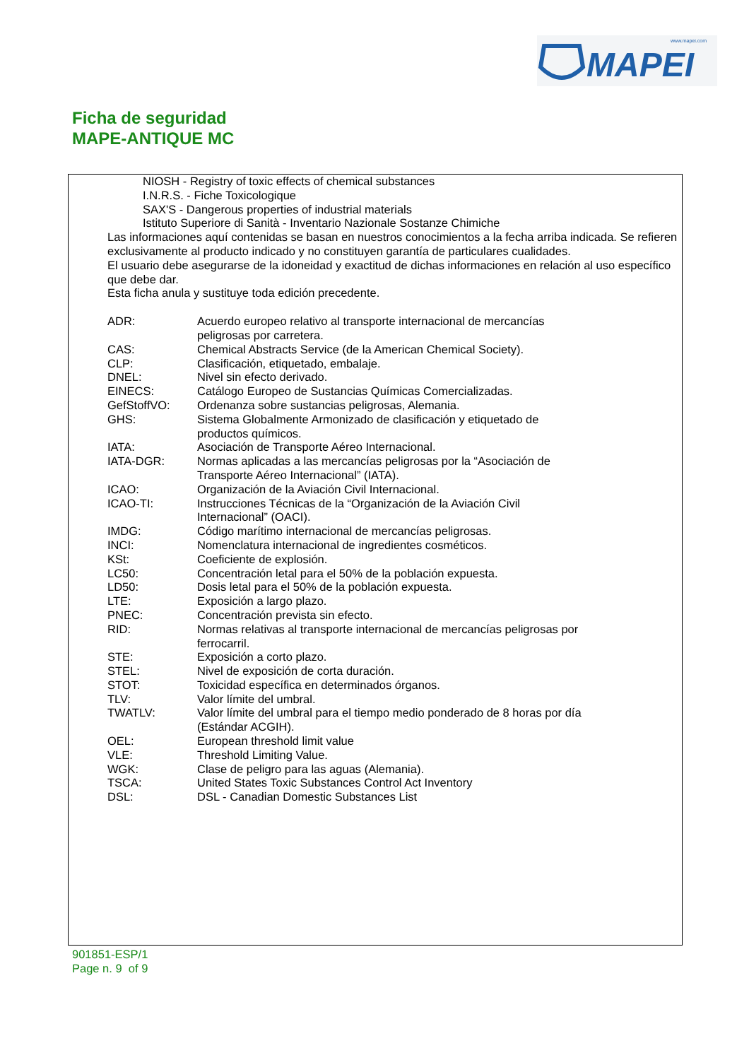www.mapei.com
MAPEI
Ficha de seguridad
MAPE-ANTIQUE MC
NIOSH - Registry of toxic effects of chemical substances
I.N.R.S. - Fiche Toxicologique
SAX'S - Dangerous properties of industrial materials
Istituto Superiore di Sanità - Inventario Nazionale Sostanze Chimiche
Las informaciones aquí contenidas se basan en nuestros conocimientos a la fecha arriba indicada. Se refieren exclusivamente al producto indicado y no constituyen garantía de particulares cualidades.
El usuario debe asegurarse de la idoneidad y exactitud de dichas informaciones en relación al uso específico que debe dar.
Esta ficha anula y sustituye toda edición precedente.
| ADR: | Acuerdo europeo relativo al transporte internacional de mercancías peligrosas por carretera. |
| CAS: | Chemical Abstracts Service (de la American Chemical Society). |
| CLP: | Clasificación, etiquetado, embalaje. |
| DNEL: | Nivel sin efecto derivado. |
| EINECS: | Catálogo Europeo de Sustancias Químicas Comercializadas. |
| GefStoffVO: | Ordenanza sobre sustancias peligrosas, Alemania. |
| GHS: | Sistema Globalmente Armonizado de clasificación y etiquetado de productos químicos. |
| IATA: | Asociación de Transporte Aéreo Internacional. |
| IATA-DGR: | Normas aplicadas a las mercancías peligrosas por la “Asociación de Transporte Aéreo Internacional” (IATA). |
| ICAO: | Organización de la Aviación Civil Internacional. |
| ICAO-TI: | Instrucciones Técnicas de la “Organización de la Aviación Civil Internacional” (OACI). |
| IMDG: | Código marítimo internacional de mercancías peligrosas. |
| INCI: | Nomenclatura internacional de ingredientes cosméticos. |
| KSt: | Coeficiente de explosión. |
| LC50: | Concentración letal para el 50% de la población expuesta. |
| LD50: | Dosis letal para el 50% de la población expuesta. |
| LTE: | Exposición a largo plazo. |
| PNEC: | Concentración prevista sin efecto. |
| RID: | Normas relativas al transporte internacional de mercancías peligrosas por ferrocarril. |
| STE: | Exposición a corto plazo. |
| STEL: | Nivel de exposición de corta duración. |
| STOT: | Toxicidad específica en determinados órganos. |
| TLV: | Valor límite del umbral. |
| TWATLV: | Valor límite del umbral para el tiempo medio ponderado de 8 horas por día (Estándar ACGIH). |
| OEL: | European threshold limit value |
| VLE: | Threshold Limiting Value. |
| WGK: | Clase de peligro para las aguas (Alemania). |
| TSCA: | United States Toxic Substances Control Act Inventory |
| DSL: | DSL - Canadian Domestic Substances List |
901851-ESP/1
Page n. 9 of 9